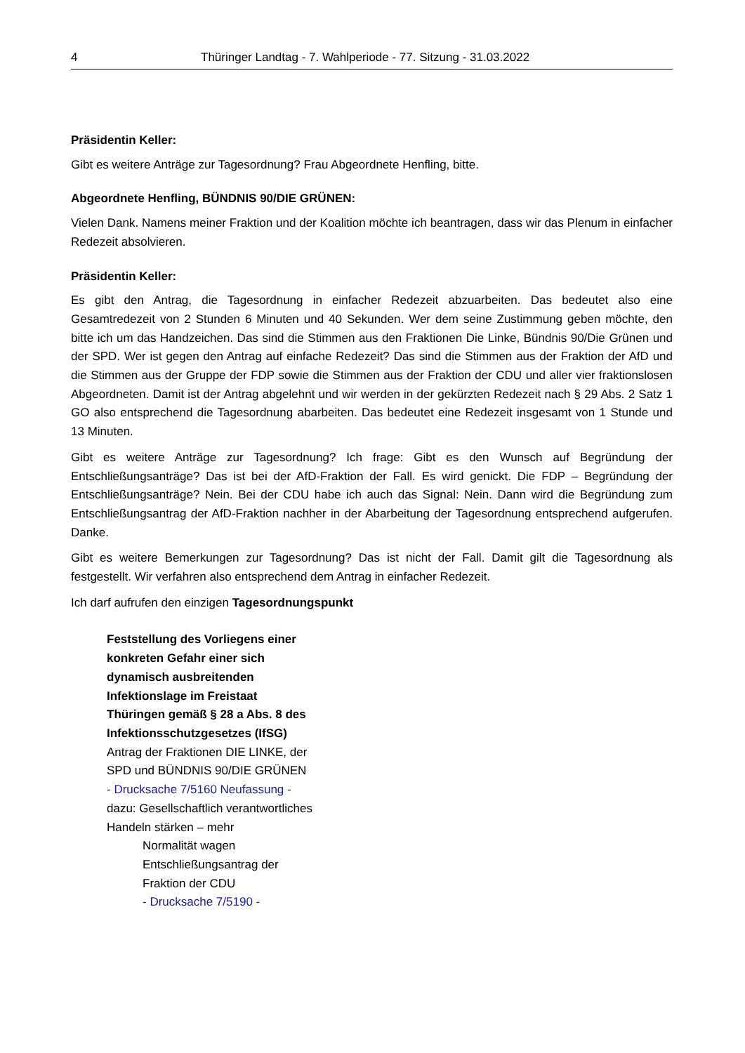4 Thüringer Landtag - 7. Wahlperiode - 77. Sitzung - 31.03.2022
Präsidentin Keller:
Gibt es weitere Anträge zur Tagesordnung? Frau Abgeordnete Henfling, bitte.
Abgeordnete Henfling, BÜNDNIS 90/DIE GRÜNEN:
Vielen Dank. Namens meiner Fraktion und der Koalition möchte ich beantragen, dass wir das Plenum in einfacher Redezeit absolvieren.
Präsidentin Keller:
Es gibt den Antrag, die Tagesordnung in einfacher Redezeit abzuarbeiten. Das bedeutet also eine Gesamtredezeit von 2 Stunden 6 Minuten und 40 Sekunden. Wer dem seine Zustimmung geben möchte, den bitte ich um das Handzeichen. Das sind die Stimmen aus den Fraktionen Die Linke, Bündnis 90/Die Grünen und der SPD. Wer ist gegen den Antrag auf einfache Redezeit? Das sind die Stimmen aus der Fraktion der AfD und die Stimmen aus der Gruppe der FDP sowie die Stimmen aus der Fraktion der CDU und aller vier fraktionslosen Abgeordneten. Damit ist der Antrag abgelehnt und wir werden in der gekürzten Redezeit nach § 29 Abs. 2 Satz 1 GO also entsprechend die Tagesordnung abarbeiten. Das bedeutet eine Redezeit insgesamt von 1 Stunde und 13 Minuten.
Gibt es weitere Anträge zur Tagesordnung? Ich frage: Gibt es den Wunsch auf Begründung der Entschließungsanträge? Das ist bei der AfD-Fraktion der Fall. Es wird genickt. Die FDP – Begründung der Entschließungsanträge? Nein. Bei der CDU habe ich auch das Signal: Nein. Dann wird die Begründung zum Entschließungsantrag der AfD-Fraktion nachher in der Abarbeitung der Tagesordnung entsprechend aufgerufen. Danke.
Gibt es weitere Bemerkungen zur Tagesordnung? Das ist nicht der Fall. Damit gilt die Tagesordnung als festgestellt. Wir verfahren also entsprechend dem Antrag in einfacher Redezeit.
Ich darf aufrufen den einzigen Tagesordnungspunkt
Feststellung des Vorliegens einer konkreten Gefahr einer sich dynamisch ausbreitenden Infektionslage im Freistaat Thüringen gemäß § 28 a Abs. 8 des Infektionsschutzgesetzes (IfSG)
Antrag der Fraktionen DIE LINKE, der SPD und BÜNDNIS 90/DIE GRÜNEN
- Drucksache 7/5160 Neufassung -
dazu: Gesellschaftlich verantwortliches Handeln stärken – mehr
Normalität wagen
Entschließungsantrag der Fraktion der CDU
- Drucksache 7/5190 -